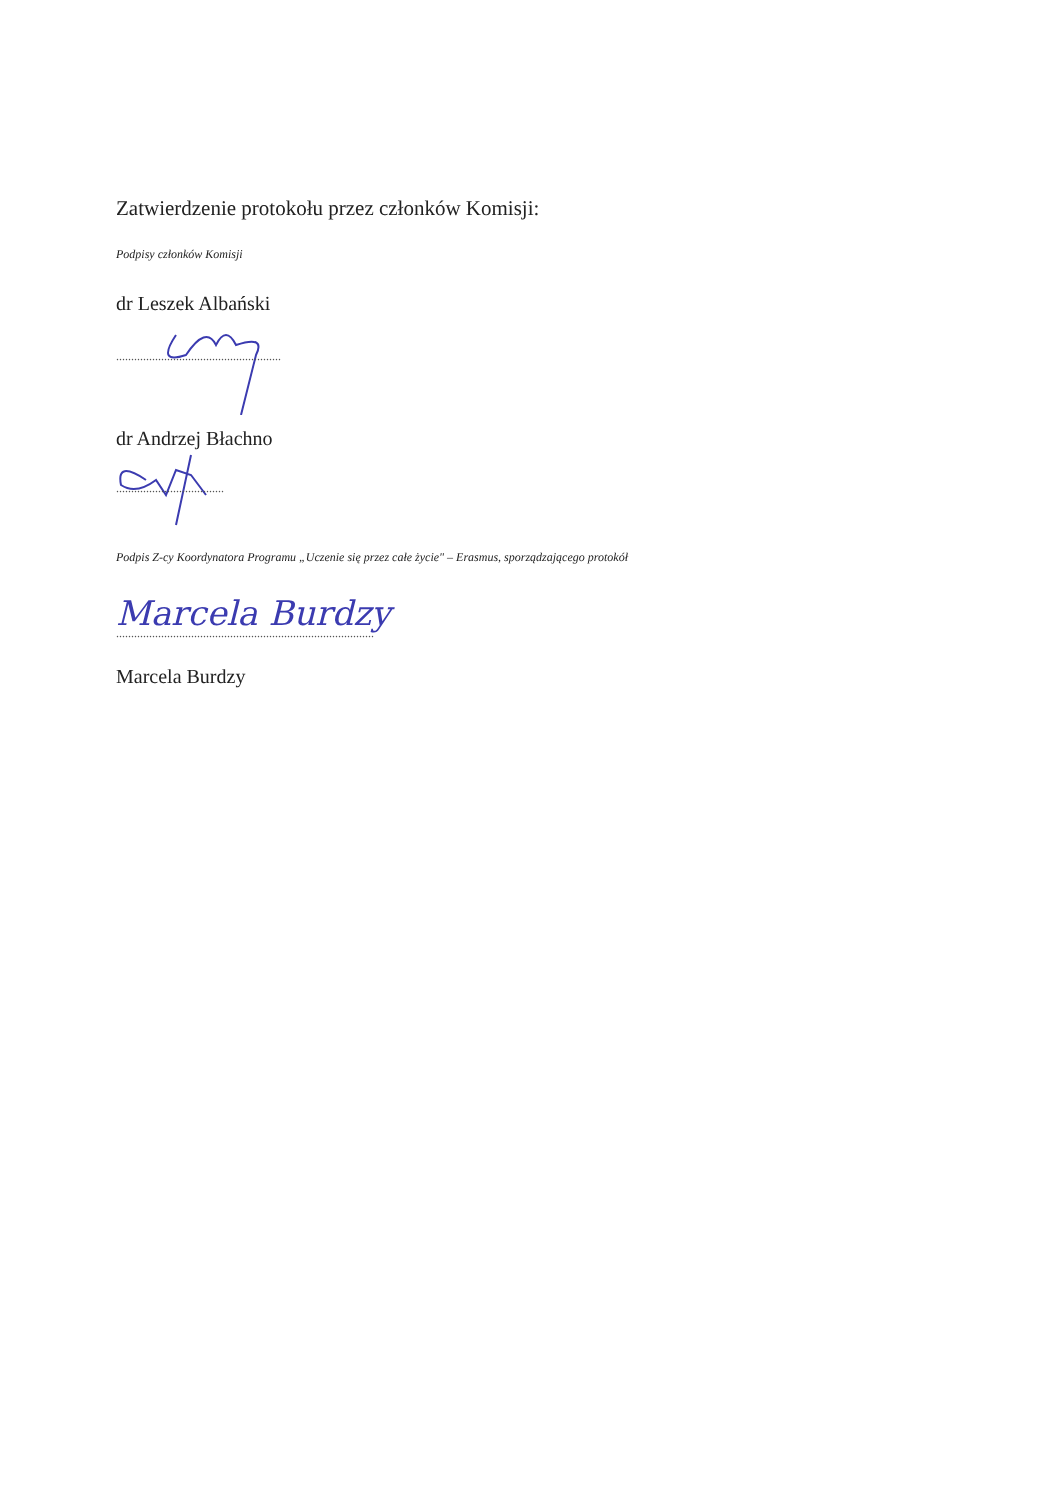Zatwierdzenie protokołu przez członków Komisji:
Podpisy członków Komisji
dr Leszek Albański
.......................................................
dr Andrzej Błachno
....................................
Podpis Z-cy Koordynatora Programu „Uczenie się przez całe życie" – Erasmus, sporządzającego protokół
Marcela Burdzy
......................................................................................
Marcela Burdzy